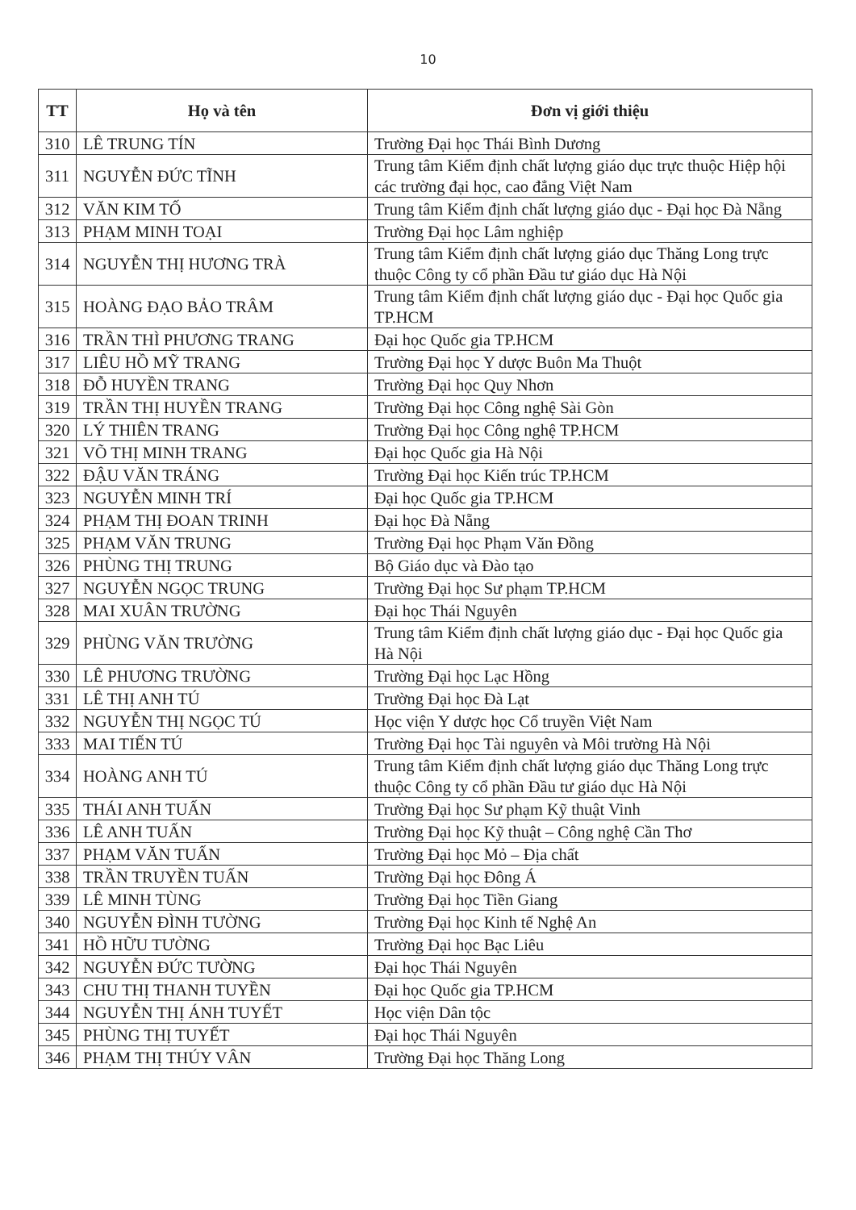10
| TT | Họ và tên | Đơn vị giới thiệu |
| --- | --- | --- |
| 310 | LÊ TRUNG TÍN | Trường Đại học Thái Bình Dương |
| 311 | NGUYỄN ĐỨC TĨNH | Trung tâm Kiểm định chất lượng giáo dục trực thuộc Hiệp hội các trường đại học, cao đẳng Việt Nam |
| 312 | VĂN KIM TỐ | Trung tâm Kiểm định chất lượng giáo dục - Đại học Đà Nẵng |
| 313 | PHẠM MINH TOẠI | Trường Đại học Lâm nghiệp |
| 314 | NGUYỄN THỊ HƯƠNG TRÀ | Trung tâm Kiểm định chất lượng giáo dục Thăng Long trực thuộc Công ty cổ phần Đầu tư giáo dục Hà Nội |
| 315 | HOÀNG ĐẠO BẢO TRÂM | Trung tâm Kiểm định chất lượng giáo dục - Đại học Quốc gia TP.HCM |
| 316 | TRẦN THÌ PHƯƠNG TRANG | Đại học Quốc gia TP.HCM |
| 317 | LIÊU HỒ MỸ TRANG | Trường Đại học Y dược Buôn Ma Thuột |
| 318 | ĐỖ HUYỀN TRANG | Trường Đại học Quy Nhơn |
| 319 | TRẦN THỊ HUYỀN TRANG | Trường Đại học Công nghệ Sài Gòn |
| 320 | LÝ THIÊN TRANG | Trường Đại học Công nghệ TP.HCM |
| 321 | VÕ THỊ MINH TRANG | Đại học Quốc gia Hà Nội |
| 322 | ĐẬU VĂN TRÁNG | Trường Đại học Kiến trúc TP.HCM |
| 323 | NGUYỄN MINH TRÍ | Đại học Quốc gia TP.HCM |
| 324 | PHẠM THỊ ĐOAN TRINH | Đại học Đà Nẵng |
| 325 | PHẠM VĂN TRUNG | Trường Đại học Phạm Văn Đồng |
| 326 | PHÙNG THỊ TRUNG | Bộ Giáo dục và Đào tạo |
| 327 | NGUYỄN NGỌC TRUNG | Trường Đại học Sư phạm TP.HCM |
| 328 | MAI XUÂN TRƯỜNG | Đại học Thái Nguyên |
| 329 | PHÙNG VĂN TRƯỜNG | Trung tâm Kiểm định chất lượng giáo dục - Đại học Quốc gia Hà Nội |
| 330 | LÊ PHƯƠNG TRƯỜNG | Trường Đại học Lạc Hồng |
| 331 | LÊ THỊ ANH TÚ | Trường Đại học Đà Lạt |
| 332 | NGUYỄN THỊ NGỌC TÚ | Học viện Y dược học Cổ truyền Việt Nam |
| 333 | MAI TIẾN TÚ | Trường Đại học Tài nguyên và Môi trường Hà Nội |
| 334 | HOÀNG ANH TÚ | Trung tâm Kiểm định chất lượng giáo dục Thăng Long trực thuộc Công ty cổ phần Đầu tư giáo dục Hà Nội |
| 335 | THÁI ANH TUẤN | Trường Đại học Sư phạm Kỹ thuật Vinh |
| 336 | LÊ ANH TUẤN | Trường Đại học Kỹ thuật – Công nghệ Cần Thơ |
| 337 | PHẠM VĂN TUẤN | Trường Đại học Mỏ – Địa chất |
| 338 | TRẦN TRUYỀN TUẤN | Trường Đại học Đông Á |
| 339 | LÊ MINH TÙNG | Trường Đại học Tiền Giang |
| 340 | NGUYỄN ĐÌNH TƯỜNG | Trường Đại học Kinh tế Nghệ An |
| 341 | HỒ HỮU TƯỜNG | Trường Đại học Bạc Liêu |
| 342 | NGUYỄN ĐỨC TƯỜNG | Đại học Thái Nguyên |
| 343 | CHU THỊ THANH TUYỀN | Đại học Quốc gia TP.HCM |
| 344 | NGUYỄN THỊ ÁNH TUYẾT | Học viện Dân tộc |
| 345 | PHÙNG THỊ TUYẾT | Đại học Thái Nguyên |
| 346 | PHẠM THỊ THÚY VÂN | Trường Đại học Thăng Long |